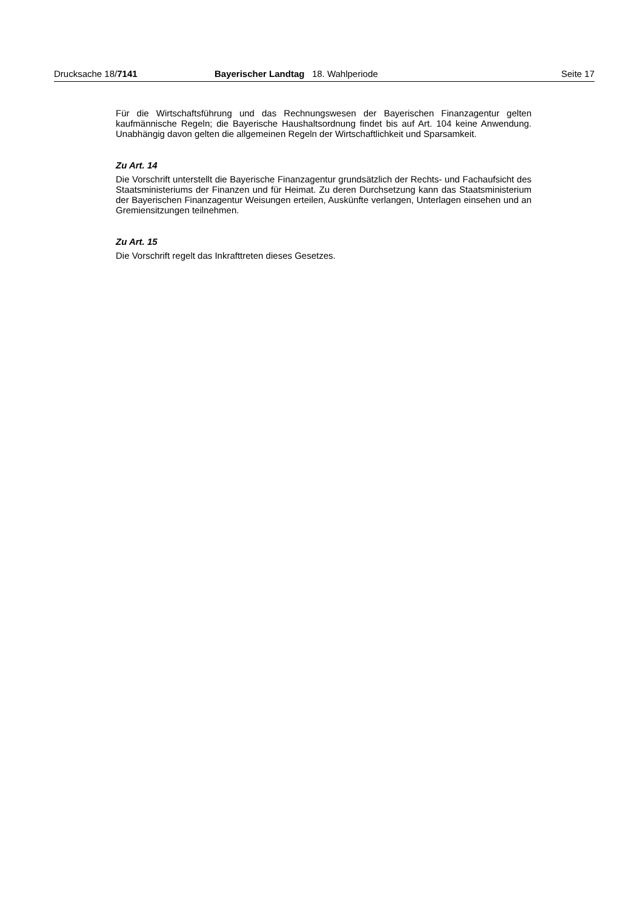Drucksache 18/7141 Bayerischer Landtag 18. Wahlperiode Seite 17
Für die Wirtschaftsführung und das Rechnungswesen der Bayerischen Finanzagentur gelten kaufmännische Regeln; die Bayerische Haushaltsordnung findet bis auf Art. 104 keine Anwendung. Unabhängig davon gelten die allgemeinen Regeln der Wirtschaftlichkeit und Sparsamkeit.
Zu Art. 14
Die Vorschrift unterstellt die Bayerische Finanzagentur grundsätzlich der Rechts- und Fachaufsicht des Staatsministeriums der Finanzen und für Heimat. Zu deren Durchsetzung kann das Staatsministerium der Bayerischen Finanzagentur Weisungen erteilen, Auskünfte verlangen, Unterlagen einsehen und an Gremiensitzungen teilnehmen.
Zu Art. 15
Die Vorschrift regelt das Inkrafttreten dieses Gesetzes.